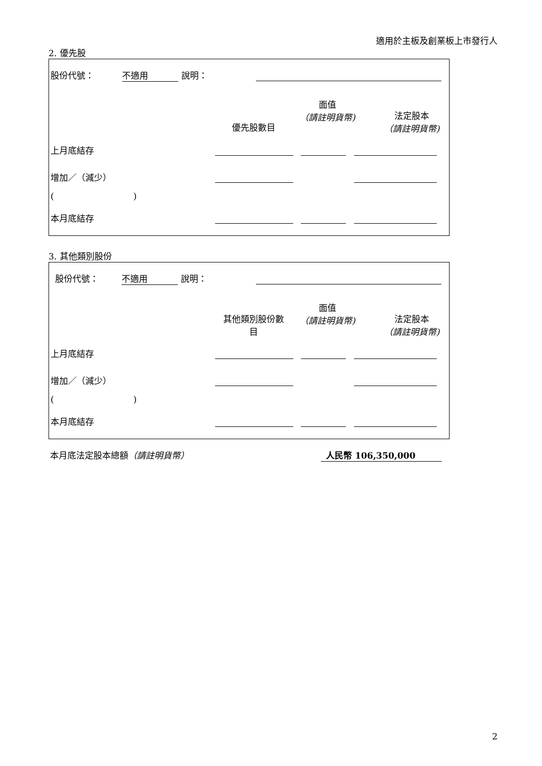適用於主板及創業板上市發行人
2. 優先股
股份代號： 不適用 說明：
優先股數目
面值
（請註明貨幣)
法定股本
（請註明貨幣)
上月底結存
增加／（減少）
( )
本月底結存
3. 其他類別股份
股份代號： 不適用 說明：
其他類別股份數
目
面值
（請註明貨幣)
法定股本
（請註明貨幣)
上月底結存
增加／（減少）
( )
本月底結存
本月底法定股本總額（請註明貨幣） 人民幣 106,350,000
2